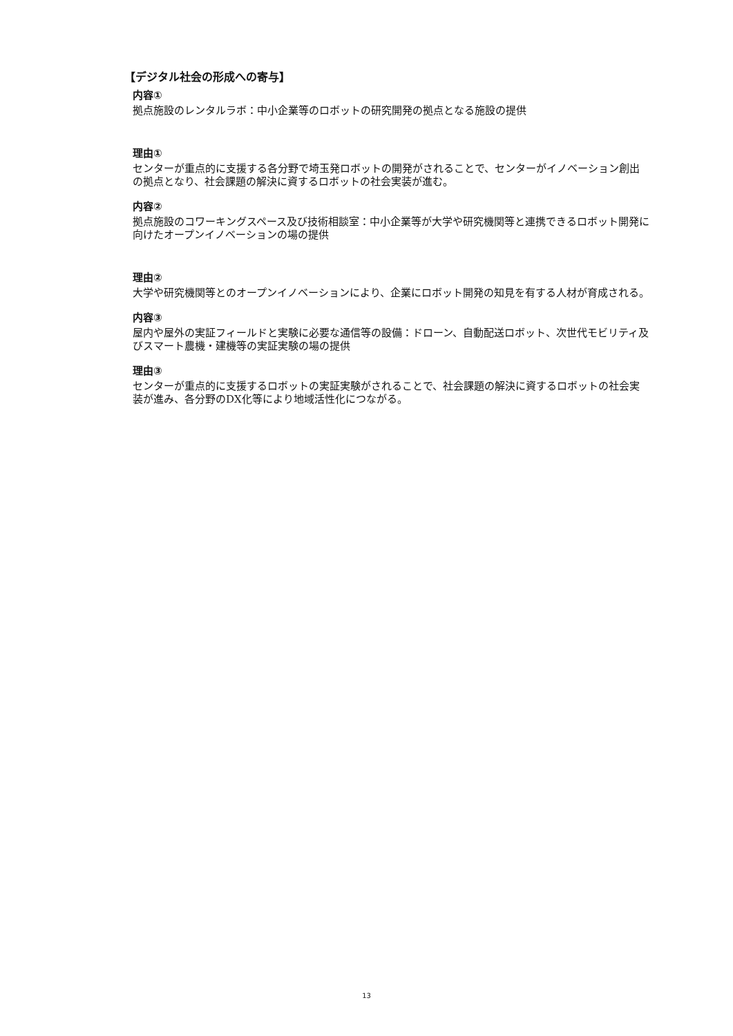【デジタル社会の形成への寄与】
内容①
拠点施設のレンタルラボ：中小企業等のロボットの研究開発の拠点となる施設の提供
理由①
センターが重点的に支援する各分野で埼玉発ロボットの開発がされることで、センターがイノベーション創出の拠点となり、社会課題の解決に資するロボットの社会実装が進む。
内容②
拠点施設のコワーキングスペース及び技術相談室：中小企業等が大学や研究機関等と連携できるロボット開発に向けたオープンイノベーションの場の提供
理由②
大学や研究機関等とのオープンイノベーションにより、企業にロボット開発の知見を有する人材が育成される。
内容③
屋内や屋外の実証フィールドと実験に必要な通信等の設備：ドローン、自動配送ロボット、次世代モビリティ及びスマート農機・建機等の実証実験の場の提供
理由③
センターが重点的に支援するロボットの実証実験がされることで、社会課題の解決に資するロボットの社会実装が進み、各分野のDX化等により地域活性化につながる。
13